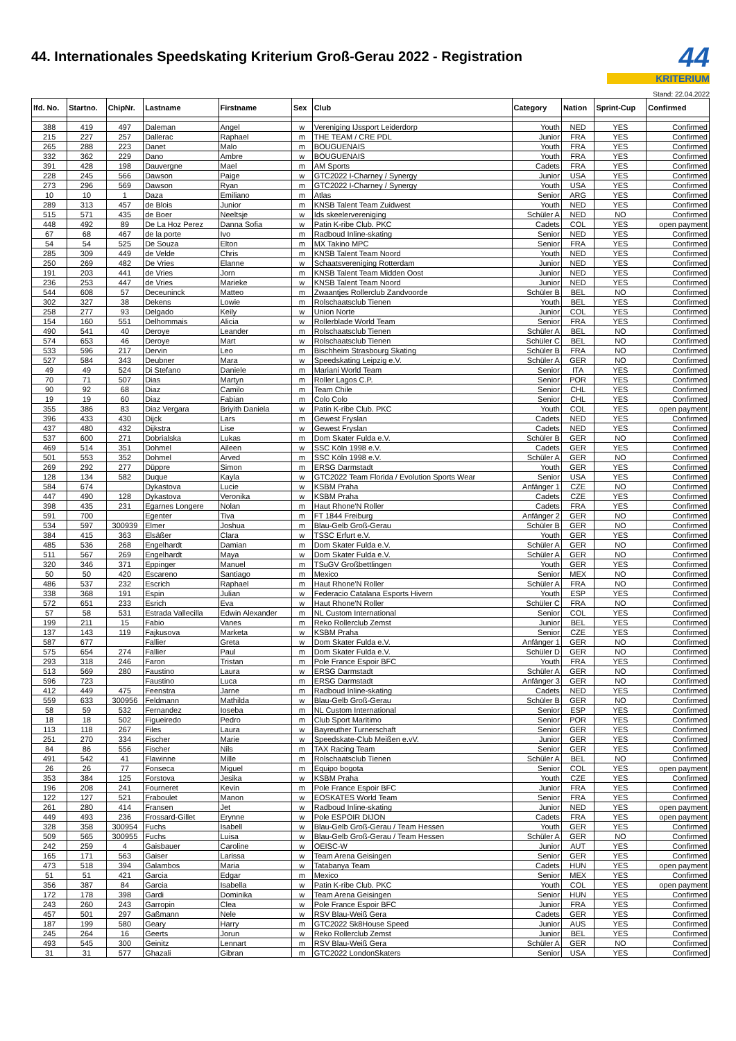44. Internationales Speedskating Kriterium Groß-Gerau 2022 - Registration
44
KRITERIUM
Stand: 22.04.2022
| lfd. No. | Startno. | ChipNr. | Lastname | Firstname | Sex | Club | Category | Nation | Sprint-Cup | Confirmed |
| --- | --- | --- | --- | --- | --- | --- | --- | --- | --- | --- |
| 388 | 419 | 497 | Daleman | Angel | w | Vereniging IJssport Leiderdorp | Youth | NED | YES | Confirmed |
| 215 | 227 | 257 | Dallerac | Raphael | m | THE TEAM / CRE PDL | Junior | FRA | YES | Confirmed |
| 265 | 288 | 223 | Danet | Malo | m | BOUGUENAIS | Youth | FRA | YES | Confirmed |
| 332 | 362 | 229 | Dano | Ambre | w | BOUGUENAIS | Youth | FRA | YES | Confirmed |
| 391 | 428 | 198 | Dauvergne | Mael | m | AM Sports | Cadets | FRA | YES | Confirmed |
| 228 | 245 | 566 | Dawson | Paige | w | GTC2022 I-Charney / Synergy | Junior | USA | YES | Confirmed |
| 273 | 296 | 569 | Dawson | Ryan | m | GTC2022 I-Charney / Synergy | Youth | USA | YES | Confirmed |
| 10 | 10 | 1 | Daza | Emiliano | m | Atlas | Senior | ARG | YES | Confirmed |
| 289 | 313 | 457 | de Blois | Junior | m | KNSB Talent Team Zuidwest | Youth | NED | YES | Confirmed |
| 515 | 571 | 435 | de Boer | Neeltsje | w | Ids skeelervereniging | Schüler A | NED | NO | Confirmed |
| 448 | 492 | 89 | De La Hoz Perez | Danna Sofia | w | Patin K-ribe Club. PKC | Cadets | COL | YES | open payment |
| 67 | 68 | 467 | de la porte | Ivo | m | Radboud Inline-skating | Senior | NED | YES | Confirmed |
| 54 | 54 | 525 | De Souza | Elton | m | MX Takino MPC | Senior | FRA | YES | Confirmed |
| 285 | 309 | 449 | de Velde | Chris | m | KNSB Talent Team Noord | Youth | NED | YES | Confirmed |
| 250 | 269 | 482 | De Vries | Elanne | w | Schaatsvereniging Rotterdam | Junior | NED | YES | Confirmed |
| 191 | 203 | 441 | de Vries | Jorn | m | KNSB Talent Team Midden Oost | Junior | NED | YES | Confirmed |
| 236 | 253 | 447 | de Vries | Marieke | w | KNSB Talent Team Noord | Junior | NED | YES | Confirmed |
| 544 | 608 | 57 | Deceuninck | Matteo | m | Zwaantjes Rollerclub Zandvoorde | Schüler B | BEL | NO | Confirmed |
| 302 | 327 | 38 | Dekens | Lowie | m | Rolschaatsclub Tienen | Youth | BEL | YES | Confirmed |
| 258 | 277 | 93 | Delgado | Keily | w | Union Norte | Junior | COL | YES | Confirmed |
| 154 | 160 | 551 | Delhommais | Alicia | w | Rollerblade World Team | Senior | FRA | YES | Confirmed |
| 490 | 541 | 40 | Deroye | Leander | m | Rolschaatsclub Tienen | Schüler A | BEL | NO | Confirmed |
| 574 | 653 | 46 | Deroye | Mart | w | Rolschaatsclub Tienen | Schüler C | BEL | NO | Confirmed |
| 533 | 596 | 217 | Dervin | Leo | m | Bischheim Strasbourg Skating | Schüler B | FRA | NO | Confirmed |
| 527 | 584 | 343 | Deubner | Mara | w | Speedskating Leipzig e.V. | Schüler A | GER | NO | Confirmed |
| 49 | 49 | 524 | Di Stefano | Daniele | m | Mariani World Team | Senior | ITA | YES | Confirmed |
| 70 | 71 | 507 | Dias | Martyn | m | Roller Lagos C.P. | Senior | POR | YES | Confirmed |
| 90 | 92 | 68 | Diaz | Camilo | m | Team Chile | Senior | CHL | YES | Confirmed |
| 19 | 19 | 60 | Diaz | Fabian | m | Colo Colo | Senior | CHL | YES | Confirmed |
| 355 | 386 | 83 | Diaz Vergara | Briyith Daniela | w | Patin K-ribe Club. PKC | Youth | COL | YES | open payment |
| 396 | 433 | 430 | Dijck | Lars | m | Gewest Fryslan | Cadets | NED | YES | Confirmed |
| 437 | 480 | 432 | Dijkstra | Lise | w | Gewest Fryslan | Cadets | NED | YES | Confirmed |
| 537 | 600 | 271 | Dobrialska | Lukas | m | Dom Skater Fulda e.V. | Schüler B | GER | NO | Confirmed |
| 469 | 514 | 351 | Dohmel | Aileen | w | SSC Köln 1998 e.V. | Cadets | GER | YES | Confirmed |
| 501 | 553 | 352 | Dohmel | Arved | m | SSC Köln 1998 e.V. | Schüler A | GER | NO | Confirmed |
| 269 | 292 | 277 | Düppre | Simon | m | ERSG Darmstadt | Youth | GER | YES | Confirmed |
| 128 | 134 | 582 | Duque | Kayla | w | GTC2022 Team Florida / Evolution Sports Wear | Senior | USA | YES | Confirmed |
| 584 | 674 | | Dykastova | Lucie | w | KSBM Praha | Anfänger 1 | CZE | NO | Confirmed |
| 447 | 490 | 128 | Dykastova | Veronika | w | KSBM Praha | Cadets | CZE | YES | Confirmed |
| 398 | 435 | 231 | Egarnes Longere | Nolan | m | Haut Rhone'N Roller | Cadets | FRA | YES | Confirmed |
| 591 | 700 | | Egenter | Tiva | m | FT 1844 Freiburg | Anfänger 2 | GER | NO | Confirmed |
| 534 | 597 | 300939 | Elmer | Joshua | m | Blau-Gelb Groß-Gerau | Schüler B | GER | NO | Confirmed |
| 384 | 415 | 363 | Elsäßer | Clara | w | TSSC Erfurt e.V. | Youth | GER | YES | Confirmed |
| 485 | 536 | 268 | Engelhardt | Damian | m | Dom Skater Fulda e.V. | Schüler A | GER | NO | Confirmed |
| 511 | 567 | 269 | Engelhardt | Maya | w | Dom Skater Fulda e.V. | Schüler A | GER | NO | Confirmed |
| 320 | 346 | 371 | Eppinger | Manuel | m | TSuGV Großbettlingen | Youth | GER | YES | Confirmed |
| 50 | 50 | 420 | Escareno | Santiago | m | Mexico | Senior | MEX | NO | Confirmed |
| 486 | 537 | 232 | Escrich | Raphael | m | Haut Rhone'N Roller | Schüler A | FRA | NO | Confirmed |
| 338 | 368 | 191 | Espin | Julian | w | Federacio Catalana Esports Hivern | Youth | ESP | YES | Confirmed |
| 572 | 651 | 233 | Esrich | Eva | w | Haut Rhone'N Roller | Schüler C | FRA | NO | Confirmed |
| 57 | 58 | 531 | Estrada Vallecilla | Edwin Alexander | m | NL Custom International | Senior | COL | YES | Confirmed |
| 199 | 211 | 15 | Fabio | Vanes | m | Reko Rollerclub Zemst | Junior | BEL | YES | Confirmed |
| 137 | 143 | 119 | Fajkusova | Marketa | w | KSBM Praha | Senior | CZE | YES | Confirmed |
| 587 | 677 | | Fallier | Greta | w | Dom Skater Fulda e.V. | Anfänger 1 | GER | NO | Confirmed |
| 575 | 654 | 274 | Fallier | Paul | m | Dom Skater Fulda e.V. | Schüler D | GER | NO | Confirmed |
| 293 | 318 | 246 | Faron | Tristan | m | Pole France Espoir BFC | Youth | FRA | YES | Confirmed |
| 513 | 569 | 280 | Faustino | Laura | w | ERSG Darmstadt | Schüler A | GER | NO | Confirmed |
| 596 | 723 | | Faustino | Luca | m | ERSG Darmstadt | Anfänger 3 | GER | NO | Confirmed |
| 412 | 449 | 475 | Feenstra | Jarne | m | Radboud Inline-skating | Cadets | NED | YES | Confirmed |
| 559 | 633 | 300956 | Feldmann | Mathilda | w | Blau-Gelb Groß-Gerau | Schüler B | GER | NO | Confirmed |
| 58 | 59 | 532 | Fernandez | Ioseba | m | NL Custom International | Senior | ESP | YES | Confirmed |
| 18 | 18 | 502 | Figueiredo | Pedro | m | Club Sport Maritimo | Senior | POR | YES | Confirmed |
| 113 | 118 | 267 | Files | Laura | w | Bayreuther Turnerschaft | Senior | GER | YES | Confirmed |
| 251 | 270 | 334 | Fischer | Marie | w | Speedskate-Club Meißen e.vV. | Junior | GER | YES | Confirmed |
| 84 | 86 | 556 | Fischer | Nils | m | TAX Racing Team | Senior | GER | YES | Confirmed |
| 491 | 542 | 41 | Flawinne | Mille | m | Rolschaatsclub Tienen | Schüler A | BEL | NO | Confirmed |
| 26 | 26 | 77 | Fonseca | Miguel | m | Equipo bogota | Senior | COL | YES | open payment |
| 353 | 384 | 125 | Forstova | Jesika | w | KSBM Praha | Youth | CZE | YES | Confirmed |
| 196 | 208 | 241 | Fourneret | Kevin | m | Pole France Espoir BFC | Junior | FRA | YES | Confirmed |
| 122 | 127 | 521 | Fraboulet | Manon | w | EOSKATES World Team | Senior | FRA | YES | Confirmed |
| 261 | 280 | 414 | Fransen | Jet | w | Radboud Inline-skating | Junior | NED | YES | open payment |
| 449 | 493 | 236 | Frossard-Gillet | Erynne | w | Pole ESPOIR DIJON | Cadets | FRA | YES | open payment |
| 328 | 358 | 300954 | Fuchs | Isabell | w | Blau-Gelb Groß-Gerau / Team Hessen | Youth | GER | YES | Confirmed |
| 509 | 565 | 300955 | Fuchs | Luisa | w | Blau-Gelb Groß-Gerau / Team Hessen | Schüler A | GER | NO | Confirmed |
| 242 | 259 | 4 | Gaisbauer | Caroline | w | OEISC-W | Junior | AUT | YES | Confirmed |
| 165 | 171 | 563 | Gaiser | Larissa | w | Team Arena Geisingen | Senior | GER | YES | Confirmed |
| 473 | 518 | 394 | Galambos | Maria | w | Tatabanya Team | Cadets | HUN | YES | open payment |
| 51 | 51 | 421 | Garcia | Edgar | m | Mexico | Senior | MEX | YES | Confirmed |
| 356 | 387 | 84 | Garcia | Isabella | w | Patin K-ribe Club. PKC | Youth | COL | YES | open payment |
| 172 | 178 | 398 | Gardi | Dominika | w | Team Arena Geisingen | Senior | HUN | YES | Confirmed |
| 243 | 260 | 243 | Garropin | Clea | w | Pole France Espoir BFC | Junior | FRA | YES | Confirmed |
| 457 | 501 | 297 | Gaßmann | Nele | w | RSV Blau-Weiß Gera | Cadets | GER | YES | Confirmed |
| 187 | 199 | 580 | Geary | Harry | m | GTC2022 Sk8House Speed | Junior | AUS | YES | Confirmed |
| 245 | 264 | 16 | Geerts | Jorun | w | Reko Rollerclub Zemst | Junior | BEL | YES | Confirmed |
| 493 | 545 | 300 | Geinitz | Lennart | m | RSV Blau-Weiß Gera | Schüler A | GER | NO | Confirmed |
| 31 | 31 | 577 | Ghazali | Gibran | m | GTC2022 LondonSkaters | Senior | USA | YES | Confirmed |